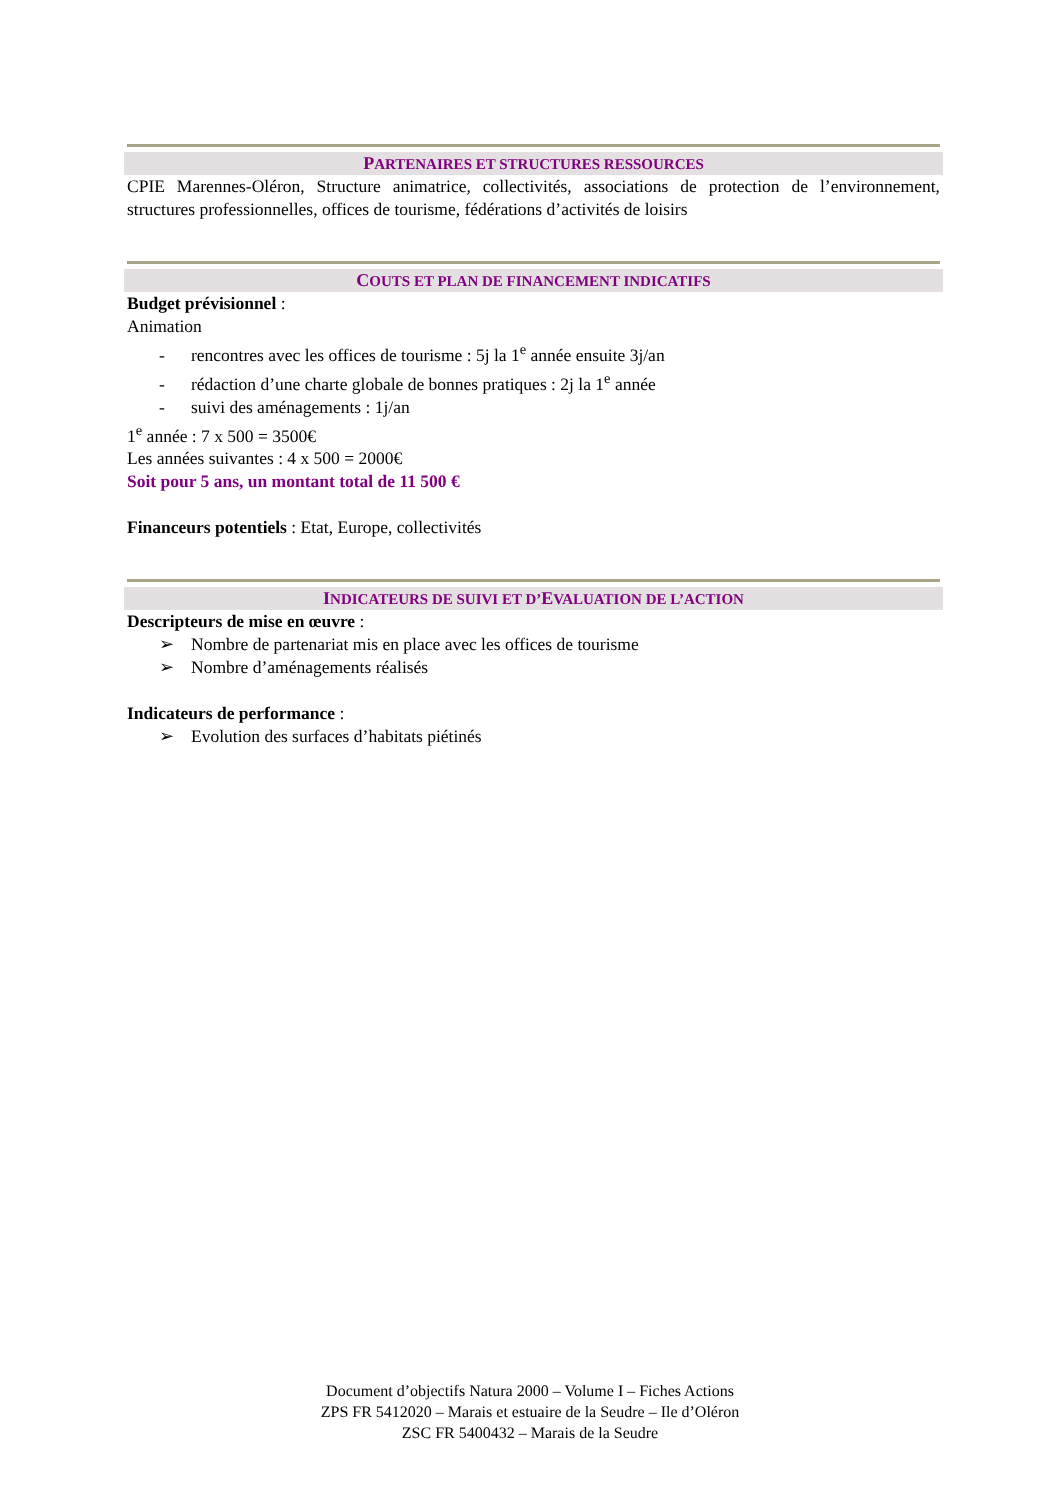PARTENAIRES ET STRUCTURES RESSOURCES
CPIE Marennes-Oléron, Structure animatrice, collectivités, associations de protection de l’environnement, structures professionnelles, offices de tourisme, fédérations d’activités de loisirs
COUTS ET PLAN DE FINANCEMENT INDICATIFS
Budget prévisionnel :
Animation
- rencontres avec les offices de tourisme : 5j la 1<sup>e</sup> année ensuite 3j/an
- rédaction d’une charte globale de bonnes pratiques : 2j la 1<sup>e</sup> année
- suivi des aménagements : 1j/an
1<sup>e</sup> année : 7 x 500 = 3500€
Les années suivantes : 4 x 500 = 2000€
Soit pour 5 ans, un montant total de 11 500 €
Financeurs potentiels : Etat, Europe, collectivités
INDICATEURS DE SUIVI ET D’EVALUATION DE L’ACTION
Descripteurs de mise en œuvre :
➢ Nombre de partenariat mis en place avec les offices de tourisme
➢ Nombre d’aménagements réalisés
Indicateurs de performance :
➢ Evolution des surfaces d’habitats piétinés
Document d’objectifs Natura 2000 – Volume I – Fiches Actions
ZPS FR 5412020 – Marais et estuaire de la Seudre – Ile d’Oléron
ZSC FR 5400432 – Marais de la Seudre